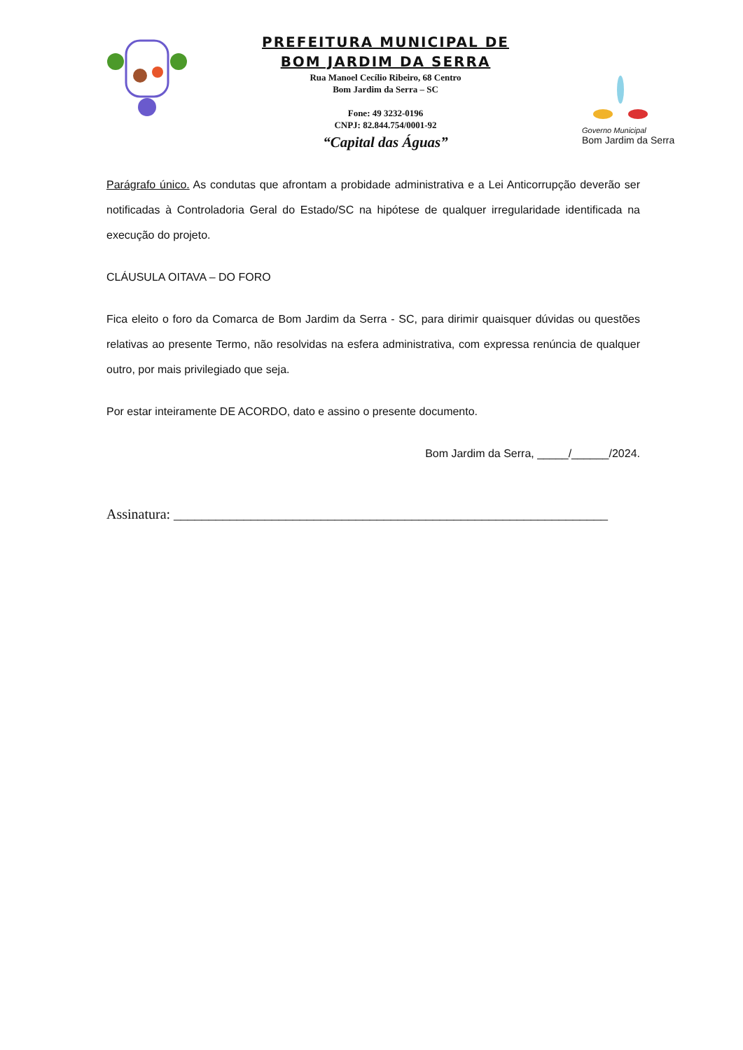PREFEITURA MUNICIPAL DE
BOM JARDIM DA SERRA
Rua Manoel Cecílio Ribeiro, 68 Centro
Bom Jardim da Serra – SC
Fone: 49 3232-0196
CNPJ: 82.844.754/0001-92
“Capital das Águas”
Governo Municipal
Bom Jardim da Serra
Parágrafo único. As condutas que afrontam a probidade administrativa e a Lei Anticorrupção deverão ser notificadas à Controladoria Geral do Estado/SC na hipótese de qualquer irregularidade identificada na execução do projeto.
CLÁUSULA OITAVA – DO FORO
Fica eleito o foro da Comarca de Bom Jardim da Serra - SC, para dirimir quaisquer dúvidas ou questões relativas ao presente Termo, não resolvidas na esfera administrativa, com expressa renúncia de qualquer outro, por mais privilegiado que seja.
Por estar inteiramente DE ACORDO, dato e assino o presente documento.
Bom Jardim da Serra, _____/______/2024.
Assinatura: ______________________________________________________________